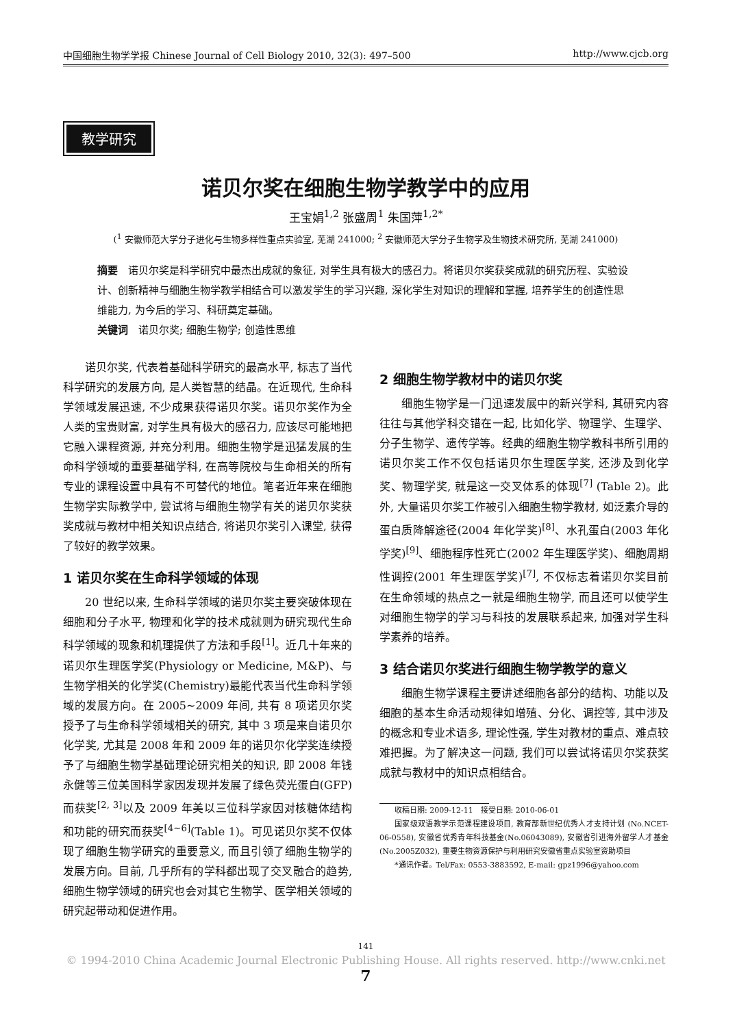中国细胞生物学学报 Chinese Journal of Cell Biology 2010, 32(3): 497–500 http://www.cjcb.org
教学研究
诺贝尔奖在细胞生物学教学中的应用
王宝娟<sup>1,2</sup> 张盛周<sup>1</sup> 朱国萍<sup>1,2*</sup>
(<sup>1</sup> 安徽师范大学分子进化与生物多样性重点实验室, 芜湖 241000; <sup>2</sup> 安徽师范大学分子生物学及生物技术研究所, 芜湖 241000)
摘要　诺贝尔奖是科学研究中最杰出成就的象征, 对学生具有极大的感召力。将诺贝尔奖获奖成就的研究历程、实验设计、创新精神与细胞生物学教学相结合可以激发学生的学习兴趣, 深化学生对知识的理解和掌握, 培养学生的创造性思维能力, 为今后的学习、科研奠定基础。
关键词　诺贝尔奖; 细胞生物学; 创造性思维
诺贝尔奖, 代表着基础科学研究的最高水平, 标志了当代科学研究的发展方向, 是人类智慧的结晶。在近现代, 生命科学领域发展迅速, 不少成果获得诺贝尔奖。诺贝尔奖作为全人类的宝贵财富, 对学生具有极大的感召力, 应该尽可能地把它融入课程资源, 并充分利用。细胞生物学是迅猛发展的生命科学领域的重要基础学科, 在高等院校与生命相关的所有专业的课程设置中具有不可替代的地位。笔者近年来在细胞生物学实际教学中, 尝试将与细胞生物学有关的诺贝尔奖获奖成就与教材中相关知识点结合, 将诺贝尔奖引入课堂, 获得了较好的教学效果。
1 诺贝尔奖在生命科学领域的体现
20 世纪以来, 生命科学领域的诺贝尔奖主要突破体现在细胞和分子水平, 物理和化学的技术成就则为研究现代生命科学领域的现象和机理提供了方法和手段<sup>[1]</sup>。近几十年来的诺贝尔生理医学奖(Physiology or Medicine, M&P)、与生物学相关的化学奖(Chemistry)最能代表当代生命科学领域的发展方向。在 2005~2009 年间, 共有 8 项诺贝尔奖授予了与生命科学领域相关的研究, 其中 3 项是来自诺贝尔化学奖, 尤其是 2008 年和 2009 年的诺贝尔化学奖连续授予了与细胞生物学基础理论研究相关的知识, 即 2008 年钱永健等三位美国科学家因发现并发展了绿色荧光蛋白(GFP)而获奖<sup>[2, 3]</sup>以及 2009 年美以三位科学家因对核糖体结构和功能的研究而获奖<sup>[4~6]</sup>(Table 1)。可见诺贝尔奖不仅体现了细胞生物学研究的重要意义, 而且引领了细胞生物学的发展方向。目前, 几乎所有的学科都出现了交叉融合的趋势, 细胞生物学领域的研究也会对其它生物学、医学相关领域的研究起带动和促进作用。
2 细胞生物学教材中的诺贝尔奖
细胞生物学是一门迅速发展中的新兴学科, 其研究内容往往与其他学科交错在一起, 比如化学、物理学、生理学、分子生物学、遗传学等。经典的细胞生物学教科书所引用的诺贝尔奖工作不仅包括诺贝尔生理医学奖, 还涉及到化学奖、物理学奖, 就是这一交叉体系的体现<sup>[7]</sup> (Table 2)。此外, 大量诺贝尔奖工作被引入细胞生物学教材, 如泛素介导的蛋白质降解途径(2004 年化学奖)<sup>[8]</sup>、水孔蛋白(2003 年化学奖)<sup>[9]</sup>、细胞程序性死亡(2002 年生理医学奖)、细胞周期性调控(2001 年生理医学奖)<sup>[7]</sup>, 不仅标志着诺贝尔奖目前在生命领域的热点之一就是细胞生物学, 而且还可以使学生对细胞生物学的学习与科技的发展联系起来, 加强对学生科学素养的培养。
3 结合诺贝尔奖进行细胞生物学教学的意义
细胞生物学课程主要讲述细胞各部分的结构、功能以及细胞的基本生命活动规律如增殖、分化、调控等, 其中涉及的概念和专业术语多, 理论性强, 学生对教材的重点、难点较难把握。为了解决这一问题, 我们可以尝试将诺贝尔奖获奖成就与教材中的知识点相结合。
收稿日期: 2009-12-11　接受日期: 2010-06-01
国家级双语教学示范课程建设项目, 教育部新世纪优秀人才支持计划 (No.NCET-06-0558), 安徽省优秀青年科技基金(No.06043089), 安徽省引进海外留学人才基金(No.2005Z032), 重要生物资源保护与利用研究安徽省重点实验室资助项目
*通讯作者。Tel/Fax: 0553-3883592, E-mail: gpz1996@yahoo.com
141
© 1994-2010 China Academic Journal Electronic Publishing House. All rights reserved. http://www.cnki.net 7